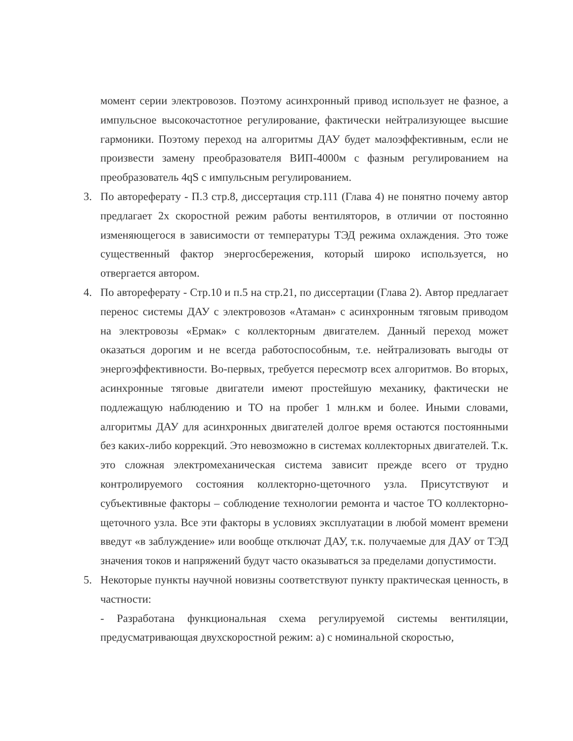момент серии электровозов. Поэтому асинхронный привод использует не фазное, а импульсное высокочастотное регулирование, фактически нейтрализующее высшие гармоники. Поэтому переход на алгоритмы ДАУ будет малоэффективным, если не произвести замену преобразователя ВИП-4000м с фазным регулированием на преобразователь 4qS с импульсным регулированием.
3. По автореферату - П.3 стр.8, диссертация стр.111 (Глава 4) не понятно почему автор предлагает 2х скоростной режим работы вентиляторов, в отличии от постоянно изменяющегося в зависимости от температуры ТЭД режима охлаждения. Это тоже существенный фактор энергосбережения, который широко используется, но отвергается автором.
4. По автореферату - Стр.10 и п.5 на стр.21, по диссертации (Глава 2). Автор предлагает перенос системы ДАУ с электровозов «Атаман» с асинхронным тяговым приводом на электровозы «Ермак» с коллекторным двигателем. Данный переход может оказаться дорогим и не всегда работоспособным, т.е. нейтрализовать выгоды от энергоэффективности. Во-первых, требуется пересмотр всех алгоритмов. Во вторых, асинхронные тяговые двигатели имеют простейшую механику, фактически не подлежащую наблюдению и ТО на пробег 1 млн.км и более. Иными словами, алгоритмы ДАУ для асинхронных двигателей долгое время остаются постоянными без каких-либо коррекций. Это невозможно в системах коллекторных двигателей. Т.к. это сложная электромеханическая система зависит прежде всего от трудно контролируемого состояния коллекторно-щеточного узла. Присутствуют и субъективные факторы – соблюдение технологии ремонта и частое ТО коллекторно-щеточного узла. Все эти факторы в условиях эксплуатации в любой момент времени введут «в заблуждение» или вообще отключат ДАУ, т.к. получаемые для ДАУ от ТЭД значения токов и напряжений будут часто оказываться за пределами допустимости.
5. Некоторые пункты научной новизны соответствуют пункту практическая ценность, в частности:
- Разработана функциональная схема регулируемой системы вентиляции, предусматривающая двухскоростной режим: а) с номинальной скоростью,